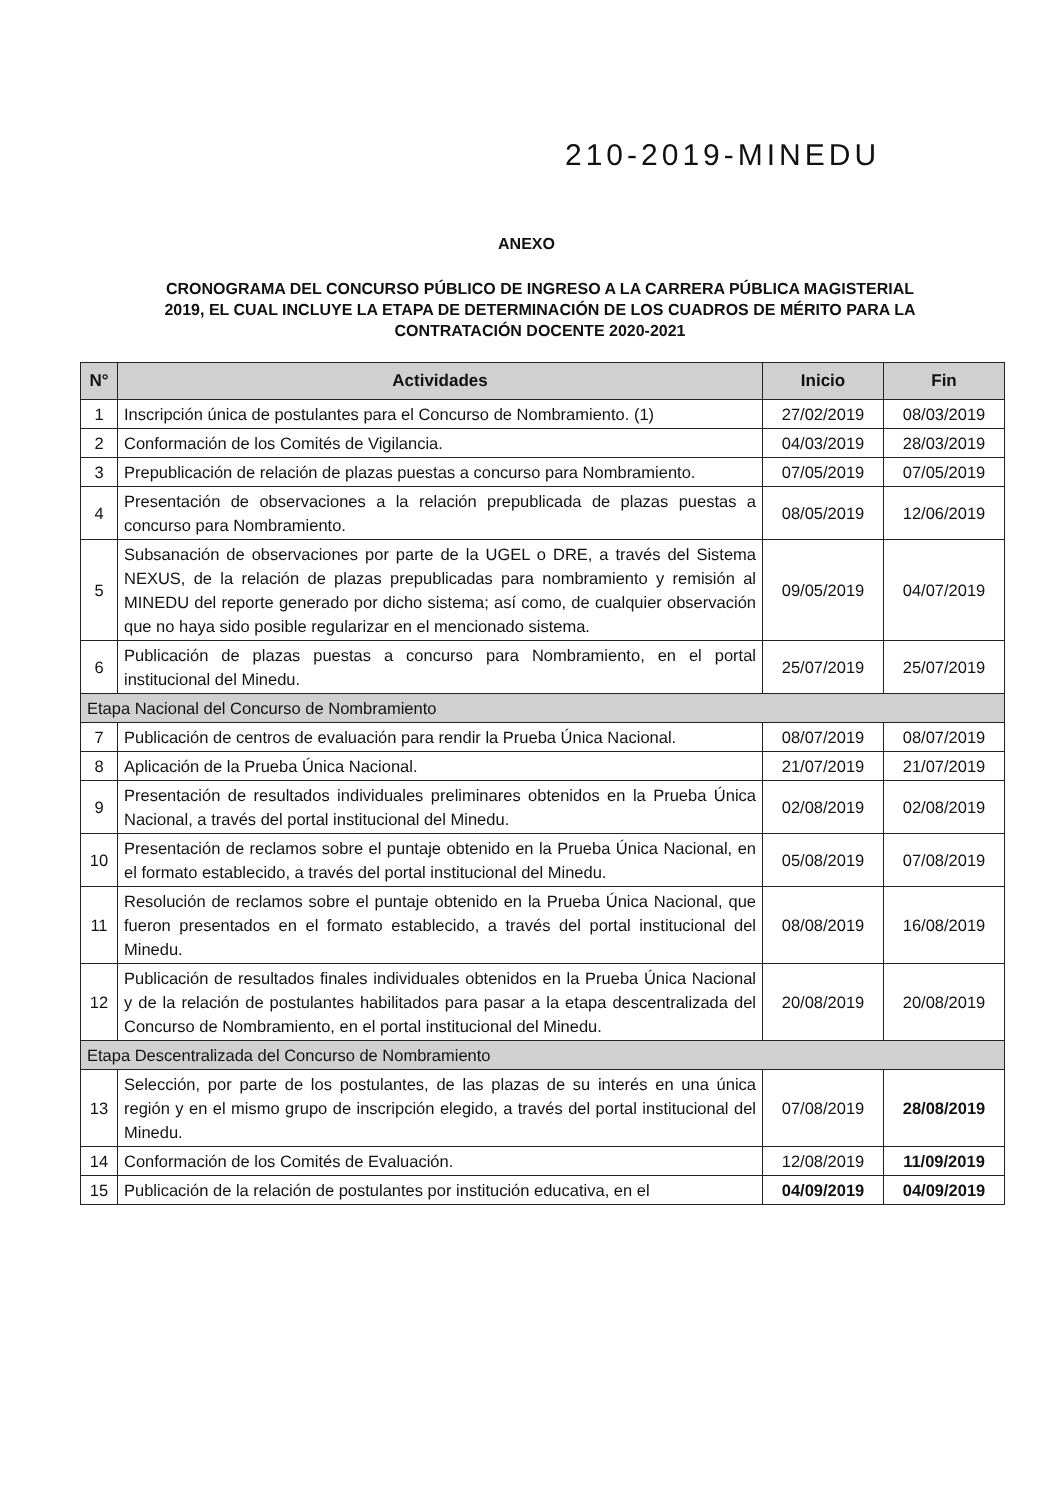210-2019-MINEDU
ANEXO
CRONOGRAMA DEL CONCURSO PÚBLICO DE INGRESO A LA CARRERA PÚBLICA MAGISTERIAL 2019, EL CUAL INCLUYE LA ETAPA DE DETERMINACIÓN DE LOS CUADROS DE MÉRITO PARA LA CONTRATACIÓN DOCENTE 2020-2021
| N° | Actividades | Inicio | Fin |
| --- | --- | --- | --- |
| 1 | Inscripción única de postulantes para el Concurso de Nombramiento. (1) | 27/02/2019 | 08/03/2019 |
| 2 | Conformación de los Comités de Vigilancia. | 04/03/2019 | 28/03/2019 |
| 3 | Prepublicación de relación de plazas puestas a concurso para Nombramiento. | 07/05/2019 | 07/05/2019 |
| 4 | Presentación de observaciones a la relación prepublicada de plazas puestas a concurso para Nombramiento. | 08/05/2019 | 12/06/2019 |
| 5 | Subsanación de observaciones por parte de la UGEL o DRE, a través del Sistema NEXUS, de la relación de plazas prepublicadas para nombramiento y remisión al MINEDU del reporte generado por dicho sistema; así como, de cualquier observación que no haya sido posible regularizar en el mencionado sistema. | 09/05/2019 | 04/07/2019 |
| 6 | Publicación de plazas puestas a concurso para Nombramiento, en el portal institucional del Minedu. | 25/07/2019 | 25/07/2019 |
| Etapa Nacional del Concurso de Nombramiento | | | |
| 7 | Publicación de centros de evaluación para rendir la Prueba Única Nacional. | 08/07/2019 | 08/07/2019 |
| 8 | Aplicación de la Prueba Única Nacional. | 21/07/2019 | 21/07/2019 |
| 9 | Presentación de resultados individuales preliminares obtenidos en la Prueba Única Nacional, a través del portal institucional del Minedu. | 02/08/2019 | 02/08/2019 |
| 10 | Presentación de reclamos sobre el puntaje obtenido en la Prueba Única Nacional, en el formato establecido, a través del portal institucional del Minedu. | 05/08/2019 | 07/08/2019 |
| 11 | Resolución de reclamos sobre el puntaje obtenido en la Prueba Única Nacional, que fueron presentados en el formato establecido, a través del portal institucional del Minedu. | 08/08/2019 | 16/08/2019 |
| 12 | Publicación de resultados finales individuales obtenidos en la Prueba Única Nacional y de la relación de postulantes habilitados para pasar a la etapa descentralizada del Concurso de Nombramiento, en el portal institucional del Minedu. | 20/08/2019 | 20/08/2019 |
| Etapa Descentralizada del Concurso de Nombramiento | | | |
| 13 | Selección, por parte de los postulantes, de las plazas de su interés en una única región y en el mismo grupo de inscripción elegido, a través del portal institucional del Minedu. | 07/08/2019 | 28/08/2019 |
| 14 | Conformación de los Comités de Evaluación. | 12/08/2019 | 11/09/2019 |
| 15 | Publicación de la relación de postulantes por institución educativa, en el | 04/09/2019 | 04/09/2019 |